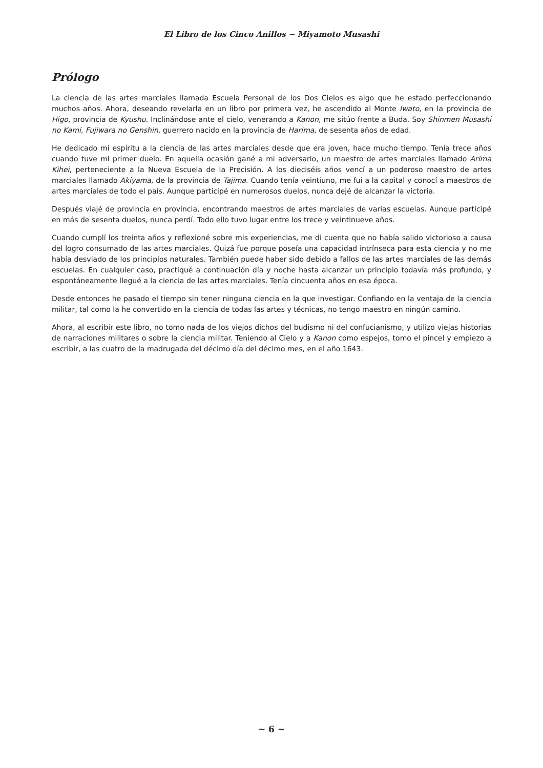El Libro de los Cinco Anillos ~ Miyamoto Musashi
Prólogo
La ciencia de las artes marciales llamada Escuela Personal de los Dos Cielos es algo que he estado perfeccionando muchos años. Ahora, deseando revelarla en un libro por primera vez, he ascendido al Monte Iwato, en la provincia de Higo, provincia de Kyushu. Inclinándose ante el cielo, venerando a Kanon, me sitúo frente a Buda. Soy Shinmen Musashi no Kami, Fujiwara no Genshin, guerrero nacido en la provincia de Harima, de sesenta años de edad.
He dedicado mi espíritu a la ciencia de las artes marciales desde que era joven, hace mucho tiempo. Tenía trece años cuando tuve mi primer duelo. En aquella ocasión gané a mi adversario, un maestro de artes marciales llamado Arima Kihei, perteneciente a la Nueva Escuela de la Precisión. A los dieciséis años vencí a un poderoso maestro de artes marciales llamado Akiyama, de la provincia de Tajima. Cuando tenía veintiuno, me fui a la capital y conocí a maestros de artes marciales de todo el país. Aunque participé en numerosos duelos, nunca dejé de alcanzar la victoria.
Después viajé de provincia en provincia, encontrando maestros de artes marciales de varias escuelas. Aunque participé en más de sesenta duelos, nunca perdí. Todo ello tuvo lugar entre los trece y veintinueve años.
Cuando cumplí los treinta años y reflexioné sobre mis experiencias, me di cuenta que no había salido victorioso a causa del logro consumado de las artes marciales. Quizá fue porque poseía una capacidad intrínseca para esta ciencia y no me había desviado de los principios naturales. También puede haber sido debido a fallos de las artes marciales de las demás escuelas. En cualquier caso, practiqué a continuación día y noche hasta alcanzar un principio todavía más profundo, y espontáneamente llegué a la ciencia de las artes marciales. Tenía cincuenta años en esa época.
Desde entonces he pasado el tiempo sin tener ninguna ciencia en la que investigar. Confiando en la ventaja de la ciencia militar, tal como la he convertido en la ciencia de todas las artes y técnicas, no tengo maestro en ningún camino.
Ahora, al escribir este libro, no tomo nada de los viejos dichos del budismo ni del confucianismo, y utilizo viejas historias de narraciones militares o sobre la ciencia militar. Teniendo al Cielo y a Kanon como espejos, tomo el pincel y empiezo a escribir, a las cuatro de la madrugada del décimo día del décimo mes, en el año 1643.
~ 6 ~